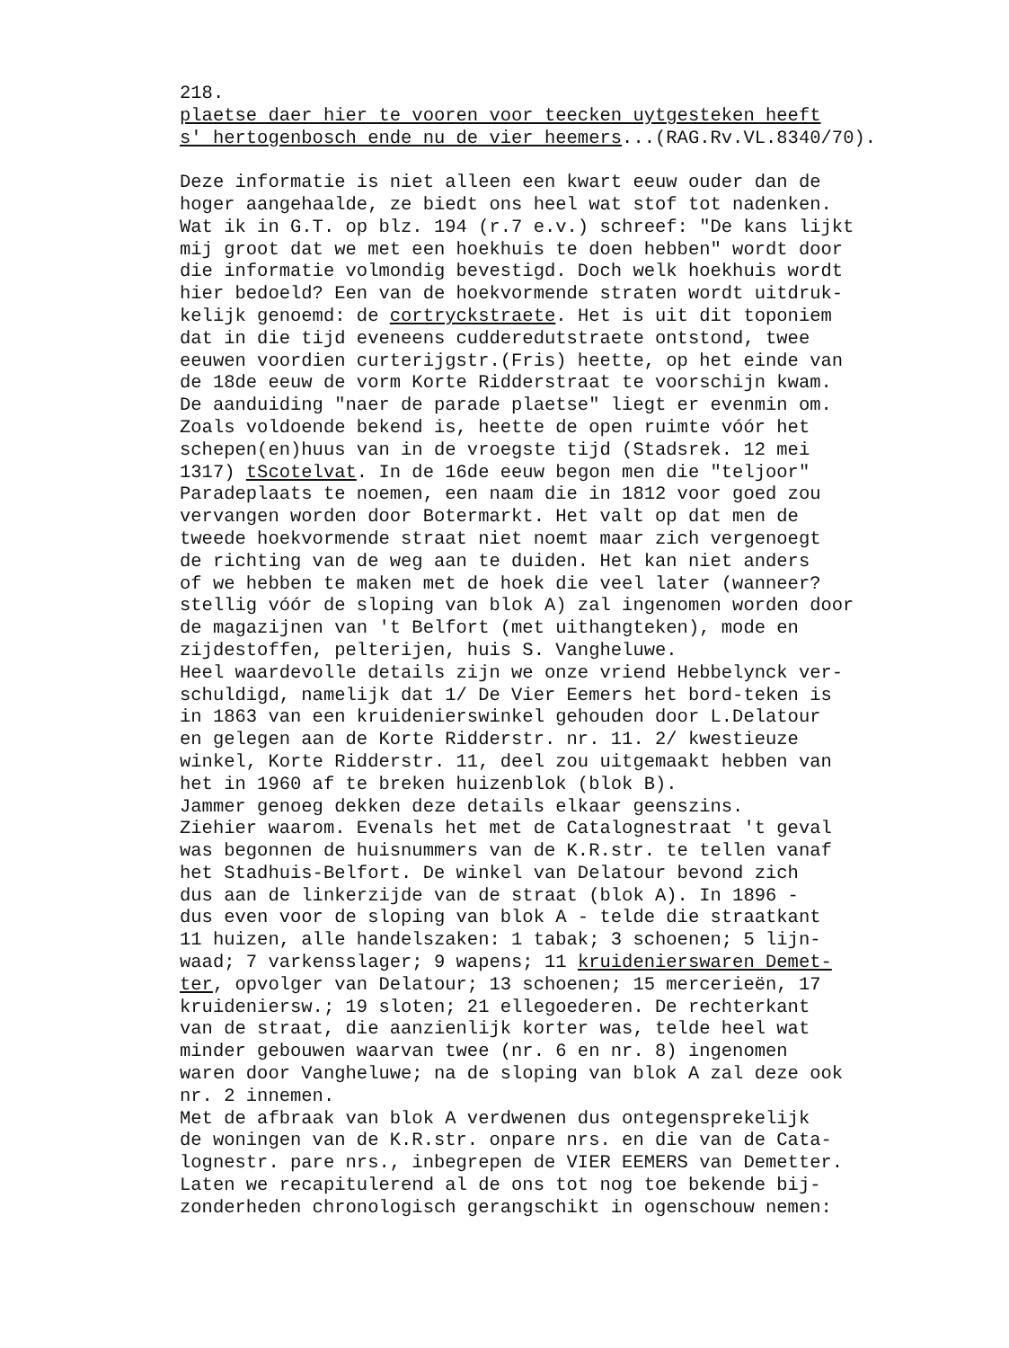218. plaetse daer hier te vooren voor teecken uytgesteken heeft s' hertogenbosch ende nu de vier heemers...(RAG.Rv.VL.8340/70). Deze informatie is niet alleen een kwart eeuw ouder dan de hoger aangehaalde, ze biedt ons heel wat stof tot nadenken. Wat ik in G.T. op blz. 194 (r.7 e.v.) schreef: "De kans lijkt mij groot dat we met een hoekhuis te doen hebben" wordt door die informatie volmondig bevestigd. Doch welk hoekhuis wordt hier bedoeld? Een van de hoekvormende straten wordt uitdruk- kelijk genoemd: de cortryckstraete. Het is uit dit toponiem dat in die tijd eveneens cudderedutstraete ontstond, twee eeuwen voordien curterijgstr.(Fris) heette, op het einde van de 18de eeuw de vorm Korte Ridderstraat te voorschijn kwam. De aanduiding "naer de parade plaetse" liegt er evenmin om. Zoals voldoende bekend is, heette de open ruimte vóór het schepen(en)huus van in de vroegste tijd (Stadsrek. 12 mei 1317) tScotelvat. In de 16de eeuw begon men die "teljoor" Paradeplaats te noemen, een naam die in 1812 voor goed zou vervangen worden door Botermarkt. Het valt op dat men de tweede hoekvormende straat niet noemt maar zich vergenoegt de richting van de weg aan te duiden. Het kan niet anders of we hebben te maken met de hoek die veel later (wanneer? stellig vóór de sloping van blok A) zal ingenomen worden door de magazijnen van 't Belfort (met uithangteken), mode en zijdestoffen, pelterijen, huis S. Vangheluwe. Heel waardevolle details zijn we onze vriend Hebbelynck ver- schuldigd, namelijk dat 1/ De Vier Eemers het bord-teken is in 1863 van een kruidenierswinkel gehouden door L.Delatour en gelegen aan de Korte Ridderstr. nr. 11. 2/ kwestieuze winkel, Korte Ridderstr. 11, deel zou uitgemaakt hebben van het in 1960 af te breken huizenblok (blok B). Jammer genoeg dekken deze details elkaar geenszins. Ziehier waarom. Evenals het met de Catalognestraat 't geval was begonnen de huisnummers van de K.R.str. te tellen vanaf het Stadhuis-Belfort. De winkel van Delatour bevond zich dus aan de linkerzijde van de straat (blok A). In 1896 - dus even voor de sloping van blok A - telde die straatkant 11 huizen, alle handelszaken: 1 tabak; 3 schoenen; 5 lijn- waad; 7 varkensslager; 9 wapens; 11 kruidenierswaren Demet- ter, opvolger van Delatour; 13 schoenen; 15 mercerieën, 17 kruideniersw.; 19 sloten; 21 ellegoederen. De rechterkant van de straat, die aanzienlijk korter was, telde heel wat minder gebouwen waarvan twee (nr. 6 en nr. 8) ingenomen waren door Vangheluwe; na de sloping van blok A zal deze ook nr. 2 innemen. Met de afbraak van blok A verdwenen dus ontegensprekelijk de woningen van de K.R.str. onpare nrs. en die van de Cata- lognestr. pare nrs., inbegrepen de VIER EEMERS van Demetter. Laten we recapitulerend al de ons tot nog toe bekende bij- zonderheden chronologisch gerangschikt in ogenschouw nemen: